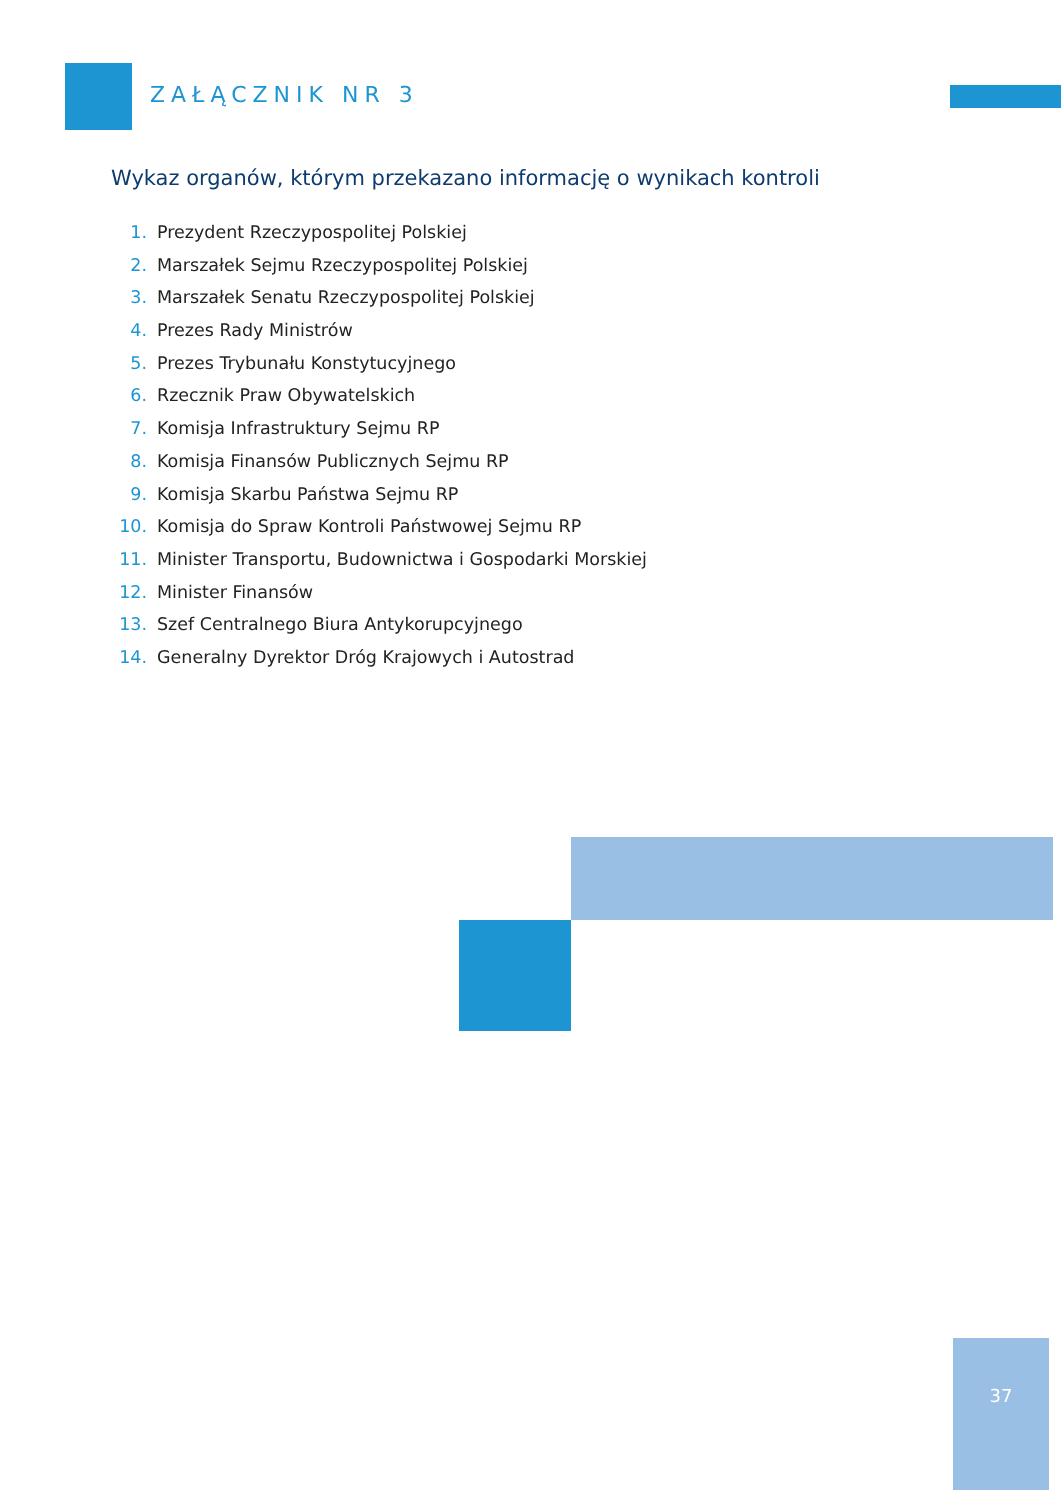ZAŁĄCZNIK NR 3
Wykaz organów, którym przekazano informację o wynikach kontroli
1. Prezydent Rzeczypospolitej Polskiej
2. Marszałek Sejmu Rzeczypospolitej Polskiej
3. Marszałek Senatu Rzeczypospolitej Polskiej
4. Prezes Rady Ministrów
5. Prezes Trybunału Konstytucyjnego
6. Rzecznik Praw Obywatelskich
7. Komisja Infrastruktury Sejmu RP
8. Komisja Finansów Publicznych Sejmu RP
9. Komisja Skarbu Państwa Sejmu RP
10. Komisja do Spraw Kontroli Państwowej Sejmu RP
11. Minister Transportu, Budownictwa i Gospodarki Morskiej
12. Minister Finansów
13. Szef Centralnego Biura Antykorupcyjnego
14. Generalny Dyrektor Dróg Krajowych i Autostrad
37